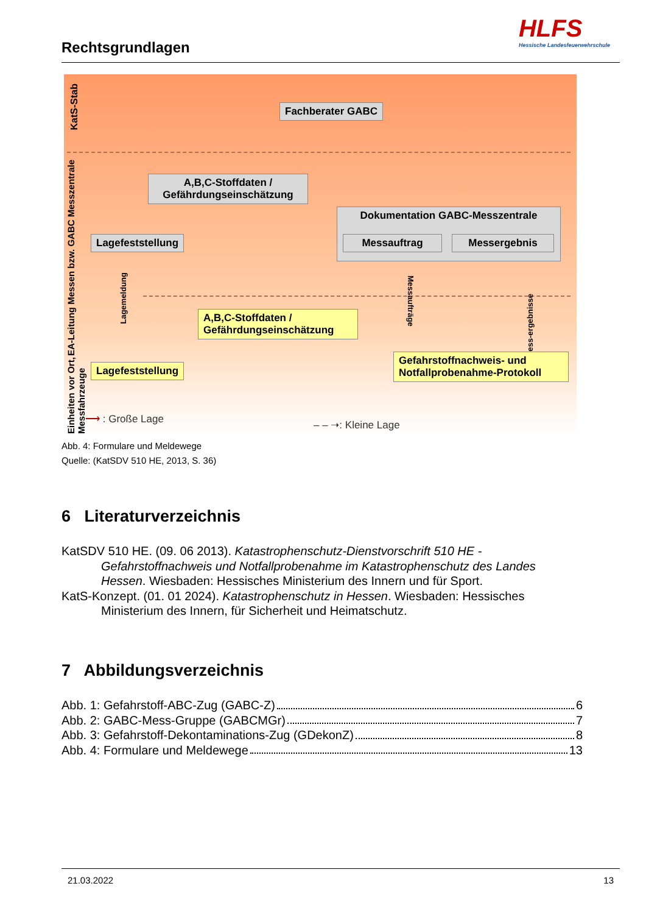Rechtsgrundlagen
HLFS
Hessische Landesfeuerwehrschule
KatS-Stab
EA-Leitung Messen bzw. GABC Messzentrale
Einheiten vor Ort, Messfahrzeuge
Fachberater GABC
A,B,C-Stoffdaten /
Gefährdungseinschätzung
Dokumentation GABC-Messzentrale
Messauftrag Messergebnis
Lagefeststellung
Lagemeldung
Messaufträge
Mess-ergebnisse
A,B,C-Stoffdaten /
Gefährdungseinschätzung
Lagefeststellung
Gefahrstoffnachweis- und
Notfallprobenahme-Protokoll
⟶ : Große Lage – – ➝: Kleine Lage
Abb. 4: Formulare und Meldewege
Quelle: (KatSDV 510 HE, 2013, S. 36)
6 Literaturverzeichnis
KatSDV 510 HE. (09. 06 2013). Katastrophenschutz-Dienstvorschrift 510 HE - Gefahrstoffnachweis und Notfallprobenahme im Katastrophenschutz des Landes Hessen. Wiesbaden: Hessisches Ministerium des Innern und für Sport.
KatS-Konzept. (01. 01 2024). Katastrophenschutz in Hessen. Wiesbaden: Hessisches Ministerium des Innern, für Sicherheit und Heimatschutz.
7 Abbildungsverzeichnis
Abb. 1: Gefahrstoff-ABC-Zug (GABC-Z) 6
Abb. 2: GABC-Mess-Gruppe (GABCMGr) 7
Abb. 3: Gefahrstoff-Dekontaminations-Zug (GDekonZ) 8
Abb. 4: Formulare und Meldewege 13
21.03.2022 13